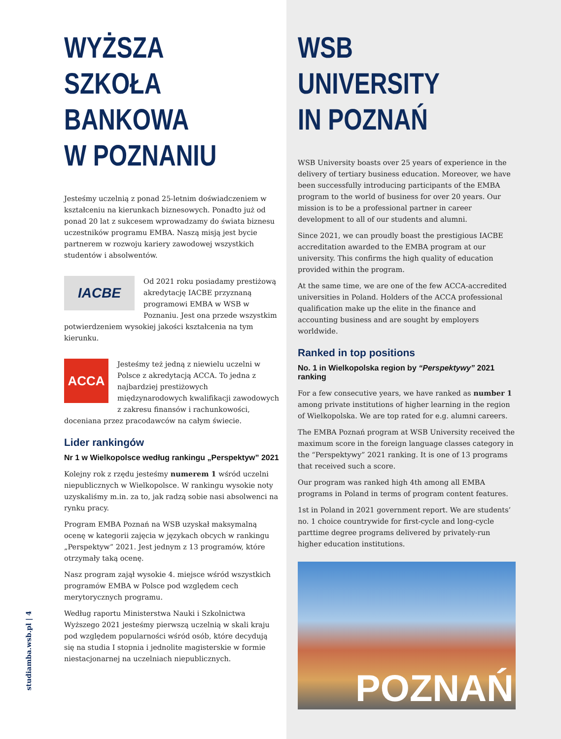WYŻSZA SZKOŁA
BANKOWA
W POZNANIU
Jesteśmy uczelnią z ponad 25-letnim doświadczeniem w kształceniu na kierunkach biznesowych. Ponadto już od ponad 20 lat z sukcesem wprowadzamy do świata biznesu uczestników programu EMBA. Naszą misją jest bycie partnerem w rozwoju kariery zawodowej wszystkich studentów i absolwentów.
IACBE
Od 2021 roku posiadamy prestiżową akredytację IACBE przyznaną programowi EMBA w WSB w Poznaniu. Jest ona przede wszystkim potwierdzeniem wysokiej jakości kształcenia na tym kierunku.
ACCA
Jesteśmy też jedną z niewielu uczelni w Polsce z akredytacją ACCA. To jedna z najbardziej prestiżowych międzynarodowych kwalifikacji zawodowych z zakresu finansów i rachunkowości, doceniana przez pracodawców na całym świecie.
Lider rankingów
Nr 1 w Wielkopolsce według rankingu „Perspektyw” 2021
Kolejny rok z rzędu jesteśmy numerem 1 wśród uczelni niepublicznych w Wielkopolsce. W rankingu wysokie noty uzyskaliśmy m.in. za to, jak radzą sobie nasi absolwenci na rynku pracy.
Program EMBA Poznań na WSB uzyskał maksymalną ocenę w kategorii zajęcia w językach obcych w rankingu „Perspektyw” 2021. Jest jednym z 13 programów, które otrzymały taką ocenę.
Nasz program zajął wysokie 4. miejsce wśród wszystkich programów EMBA w Polsce pod względem cech merytorycznych programu.
Według raportu Ministerstwa Nauki i Szkolnictwa Wyższego 2021 jesteśmy pierwszą uczelnią w skali kraju pod względem popularności wśród osób, które decydują się na studia I stopnia i jednolite magisterskie w formie niestacjonarnej na uczelniach niepublicznych.
studiamba.wsb.pl | 4
WSB
UNIVERSITY
IN POZNAŃ
WSB University boasts over 25 years of experience in the delivery of tertiary business education. Moreover, we have been successfully introducing participants of the EMBA program to the world of business for over 20 years. Our mission is to be a professional partner in career development to all of our students and alumni.
Since 2021, we can proudly boast the prestigious IACBE accreditation awarded to the EMBA program at our university. This confirms the high quality of education provided within the program.
At the same time, we are one of the few ACCA-accredited universities in Poland. Holders of the ACCA professional qualification make up the elite in the finance and accounting business and are sought by employers worldwide.
Ranked in top positions
No. 1 in Wielkopolska region by “Perspektywy” 2021 ranking
For a few consecutive years, we have ranked as number 1 among private institutions of higher learning in the region of Wielkopolska. We are top rated for e.g. alumni careers.
The EMBA Poznań program at WSB University received the maximum score in the foreign language classes category in the “Perspektywy” 2021 ranking. It is one of 13 programs that received such a score.
Our program was ranked high 4th among all EMBA programs in Poland in terms of program content features.
1st in Poland in 2021 government report. We are students’ no. 1 choice countrywide for first-cycle and long-cycle parttime degree programs delivered by privately-run higher education institutions.
POZNAŃ